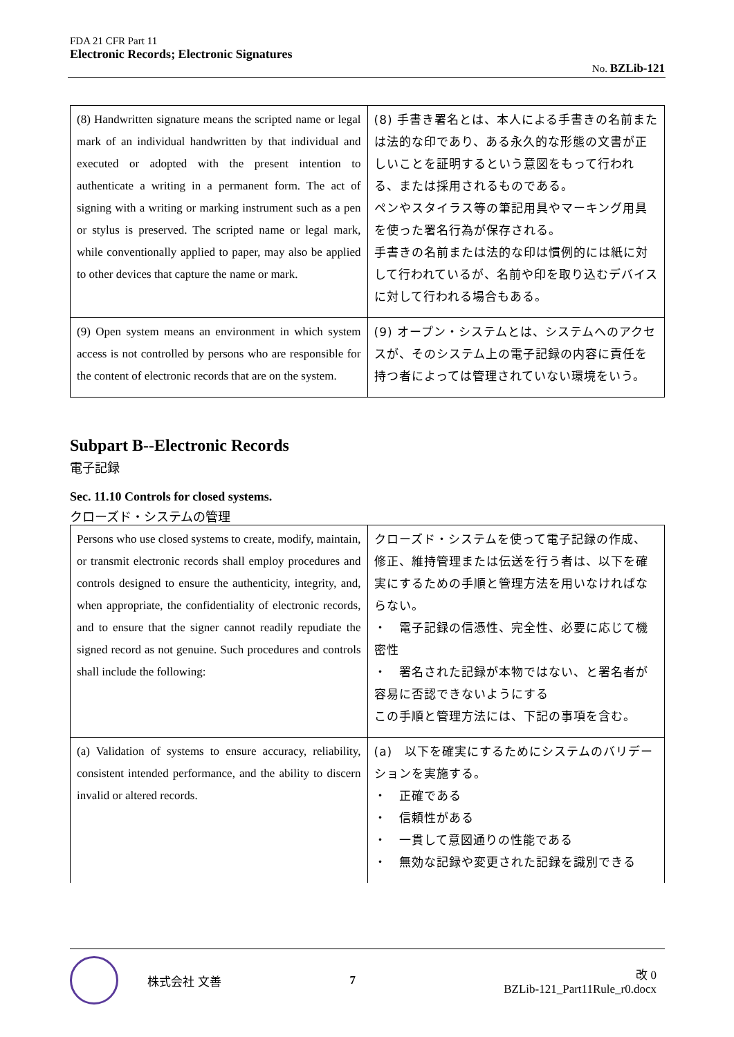FDA 21 CFR Part 11
Electronic Records; Electronic Signatures
No. BZLib-121
| (8) Handwritten signature means the scripted name or legal mark of an individual handwritten by that individual and executed or adopted with the present intention to authenticate a writing in a permanent form. The act of signing with a writing or marking instrument such as a pen or stylus is preserved. The scripted name or legal mark, while conventionally applied to paper, may also be applied to other devices that capture the name or mark. | (8) 手書き署名とは、本人による手書きの名前または法的な印であり、ある永久的な形態の文書が正しいことを証明するという意図をもって行われる、または採用されるものである。 ペンやスタイラス等の筆記用具やマーキング用具を使った署名行為が保存される。 手書きの名前または法的な印は慣例的には紙に対して行われているが、名前や印を取り込むデバイスに対して行われる場合もある。 |
| (9) Open system means an environment in which system access is not controlled by persons who are responsible for the content of electronic records that are on the system. | (9) オープン・システムとは、システムへのアクセスが、そのシステム上の電子記録の内容に責任を持つ者によっては管理されていない環境をいう。 |
Subpart B--Electronic Records
電子記録
Sec. 11.10 Controls for closed systems.
クローズド・システムの管理
| Persons who use closed systems to create, modify, maintain, or transmit electronic records shall employ procedures and controls designed to ensure the authenticity, integrity, and, when appropriate, the confidentiality of electronic records, and to ensure that the signer cannot readily repudiate the signed record as not genuine. Such procedures and controls shall include the following: | クローズド・システムを使って電子記録の作成、修正、維持管理または伝送を行う者は、以下を確実にするための手順と管理方法を用いなければならない。 ・ 電子記録の信憑性、完全性、必要に応じて機密性 ・ 署名された記録が本物ではない、と署名者が容易に否認できないようにする この手順と管理方法には、下記の事項を含む。 |
| (a) Validation of systems to ensure accuracy, reliability, consistent intended performance, and the ability to discern invalid or altered records. | (a) 以下を確実にするためにシステムのバリデーションを実施する。 ・ 正確である ・ 信頼性がある ・ 一貫して意図通りの性能である ・ 無効な記録や変更された記録を識別できる |
株式会社 文善 7 改 0
BZLib-121_Part11Rule_r0.docx